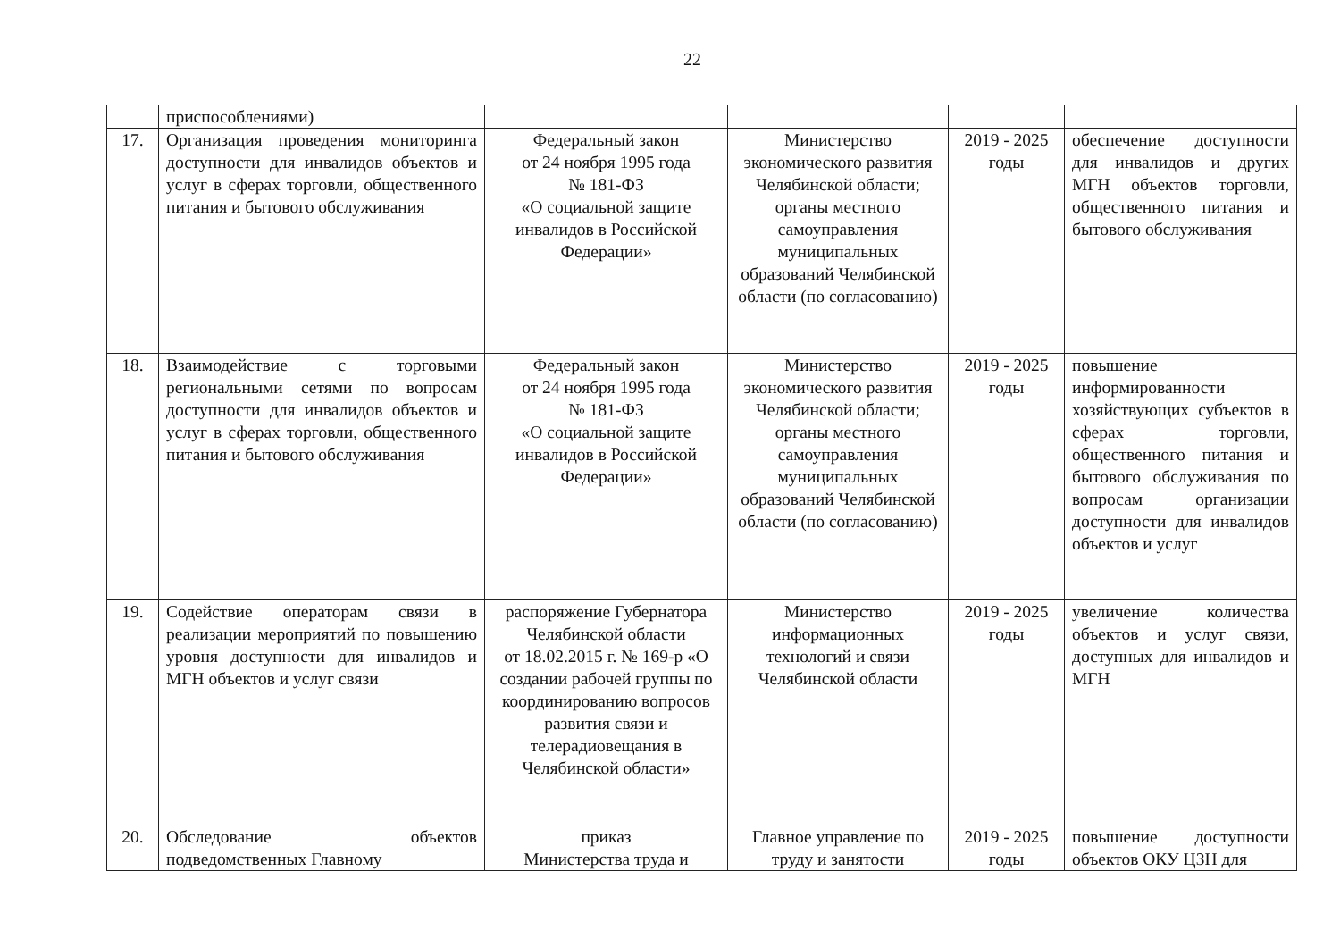22
| | приспособлениями) | | | | |
| 17. | Организация проведения мониторинга доступности для инвалидов объектов и услуг в сферах торговли, общественного питания и бытового обслуживания | Федеральный закон от 24 ноября 1995 года № 181-ФЗ «О социальной защите инвалидов в Российской Федерации» | Министерство экономического развития Челябинской области; органы местного самоуправления муниципальных образований Челябинской области (по согласованию) | 2019 - 2025 годы | обеспечение доступности для инвалидов и других МГН объектов торговли, общественного питания и бытового обслуживания |
| 18. | Взаимодействие с торговыми региональными сетями по вопросам доступности для инвалидов объектов и услуг в сферах торговли, общественного питания и бытового обслуживания | Федеральный закон от 24 ноября 1995 года № 181-ФЗ «О социальной защите инвалидов в Российской Федерации» | Министерство экономического развития Челябинской области; органы местного самоуправления муниципальных образований Челябинской области (по согласованию) | 2019 - 2025 годы | повышение информированности хозяйствующих субъектов в сферах торговли, общественного питания и бытового обслуживания по вопросам организации доступности для инвалидов объектов и услуг |
| 19. | Содействие операторам связи в реализации мероприятий по повышению уровня доступности для инвалидов и МГН объектов и услуг связи | распоряжение Губернатора Челябинской области от 18.02.2015 г. № 169-р «О создании рабочей группы по координированию вопросов развития связи и телерадиовещания в Челябинской области» | Министерство информационных технологий и связи Челябинской области | 2019 - 2025 годы | увеличение количества объектов и услуг связи, доступных для инвалидов и МГН |
| 20. | Обследование объектов подведомственных Главному | приказ Министерства труда и | Главное управление по труду и занятости | 2019 - 2025 годы | повышение доступности объектов ОКУ ЦЗН для |